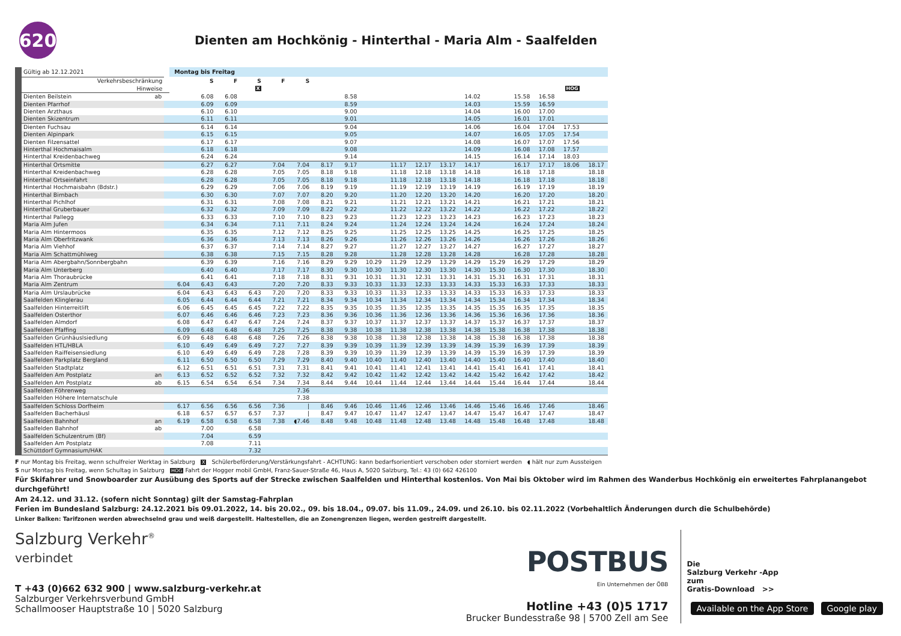620
Dienten am Hochkönig - Hinterthal - Maria Alm - Saalfelden
| Gültig ab 12.12.2021 | | | Montag bis Freitag | | | | | | | | | | | | | | | | | |
| Verkehrsbeschränkung | | | | S | F | S | F | S | | | | | | | | | | | | |
| Hinweise | | | | | | X | | | | | | | | | | | | | HOG | |
| Dienten Beilstein | ab | | | 6.08 | 6.08 | | | | | 8.58 | | | | | 14.02 | | 15.58 | 16.58 | | |
| Dienten Pfarrhof | | | | 6.09 | 6.09 | | | | | 8.59 | | | | | 14.03 | | 15.59 | 16.59 | | |
| Dienten Arzthaus | | | | 6.10 | 6.10 | | | | | 9.00 | | | | | 14.04 | | 16.00 | 17.00 | | |
| Dienten Skizentrum | | | | 6.11 | 6.11 | | | | | 9.01 | | | | | 14.05 | | 16.01 | 17.01 | | |
| Dienten Fuchsau | | | | 6.14 | 6.14 | | | | | 9.04 | | | | | 14.06 | | 16.04 | 17.04 | 17.53 | |
| Dienten Alpinpark | | | | 6.15 | 6.15 | | | | | 9.05 | | | | | 14.07 | | 16.05 | 17.05 | 17.54 | |
| Dienten Filzensattel | | | | 6.17 | 6.17 | | | | | 9.07 | | | | | 14.08 | | 16.07 | 17.07 | 17.56 | |
| Hinterthal Hochmaisalm | | | | 6.18 | 6.18 | | | | | 9.08 | | | | | 14.09 | | 16.08 | 17.08 | 17.57 | |
| Hinterthal Kreidenbachweg | | | | 6.24 | 6.24 | | | | | 9.14 | | | | | 14.15 | | 16.14 | 17.14 | 18.03 | |
| Hinterthal Ortsmitte | | | | 6.27 | 6.27 | | 7.04 | 7.04 | 8.17 | 9.17 | | 11.17 | 12.17 | 13.17 | 14.17 | | 16.17 | 17.17 | 18.06 | 18.17 |
| Hinterthal Kreidenbachweg | | | | 6.28 | 6.28 | | 7.05 | 7.05 | 8.18 | 9.18 | | 11.18 | 12.18 | 13.18 | 14.18 | | 16.18 | 17.18 | | 18.18 |
| Hinterthal Ortseinfahrt | | | | 6.28 | 6.28 | | 7.05 | 7.05 | 8.18 | 9.18 | | 11.18 | 12.18 | 13.18 | 14.18 | | 16.18 | 17.18 | | 18.18 |
| Hinterthal Hochmaisbahn (Bdstr.) | | | | 6.29 | 6.29 | | 7.06 | 7.06 | 8.19 | 9.19 | | 11.19 | 12.19 | 13.19 | 14.19 | | 16.19 | 17.19 | | 18.19 |
| Hinterthal Birnbach | | | | 6.30 | 6.30 | | 7.07 | 7.07 | 8.20 | 9.20 | | 11.20 | 12.20 | 13.20 | 14.20 | | 16.20 | 17.20 | | 18.20 |
| Hinterthal Pichlhof | | | | 6.31 | 6.31 | | 7.08 | 7.08 | 8.21 | 9.21 | | 11.21 | 12.21 | 13.21 | 14.21 | | 16.21 | 17.21 | | 18.21 |
| Hinterthal Gruberbauer | | | | 6.32 | 6.32 | | 7.09 | 7.09 | 8.22 | 9.22 | | 11.22 | 12.22 | 13.22 | 14.22 | | 16.22 | 17.22 | | 18.22 |
| Hinterthal Pallegg | | | | 6.33 | 6.33 | | 7.10 | 7.10 | 8.23 | 9.23 | | 11.23 | 12.23 | 13.23 | 14.23 | | 16.23 | 17.23 | | 18.23 |
| Maria Alm Jufen | | | | 6.34 | 6.34 | | 7.11 | 7.11 | 8.24 | 9.24 | | 11.24 | 12.24 | 13.24 | 14.24 | | 16.24 | 17.24 | | 18.24 |
| Maria Alm Hintermoos | | | | 6.35 | 6.35 | | 7.12 | 7.12 | 8.25 | 9.25 | | 11.25 | 12.25 | 13.25 | 14.25 | | 16.25 | 17.25 | | 18.25 |
| Maria Alm Oberfritzwank | | | | 6.36 | 6.36 | | 7.13 | 7.13 | 8.26 | 9.26 | | 11.26 | 12.26 | 13.26 | 14.26 | | 16.26 | 17.26 | | 18.26 |
| Maria Alm Viehhof | | | | 6.37 | 6.37 | | 7.14 | 7.14 | 8.27 | 9.27 | | 11.27 | 12.27 | 13.27 | 14.27 | | 16.27 | 17.27 | | 18.27 |
| Maria Alm Schattmühlweg | | | | 6.38 | 6.38 | | 7.15 | 7.15 | 8.28 | 9.28 | | 11.28 | 12.28 | 13.28 | 14.28 | | 16.28 | 17.28 | | 18.28 |
| Maria Alm Abergbahn/Sonnbergbahn | | | | 6.39 | 6.39 | | 7.16 | 7.16 | 8.29 | 9.29 | 10.29 | 11.29 | 12.29 | 13.29 | 14.29 | 15.29 | 16.29 | 17.29 | | 18.29 |
| Maria Alm Unterberg | | | | 6.40 | 6.40 | | 7.17 | 7.17 | 8.30 | 9.30 | 10.30 | 11.30 | 12.30 | 13.30 | 14.30 | 15.30 | 16.30 | 17.30 | | 18.30 |
| Maria Alm Thoraubrücke | | | | 6.41 | 6.41 | | 7.18 | 7.18 | 8.31 | 9.31 | 10.31 | 11.31 | 12.31 | 13.31 | 14.31 | 15.31 | 16.31 | 17.31 | | 18.31 |
| Maria Alm Zentrum | | | 6.04 | 6.43 | 6.43 | | 7.20 | 7.20 | 8.33 | 9.33 | 10.33 | 11.33 | 12.33 | 13.33 | 14.33 | 15.33 | 16.33 | 17.33 | | 18.33 |
| Maria Alm Urslaubrücke | | | 6.04 | 6.43 | 6.43 | 6.43 | 7.20 | 7.20 | 8.33 | 9.33 | 10.33 | 11.33 | 12.33 | 13.33 | 14.33 | 15.33 | 16.33 | 17.33 | | 18.33 |
| Saalfelden Klinglerau | | | 6.05 | 6.44 | 6.44 | 6.44 | 7.21 | 7.21 | 8.34 | 9.34 | 10.34 | 11.34 | 12.34 | 13.34 | 14.34 | 15.34 | 16.34 | 17.34 | | 18.34 |
| Saalfelden Hinterreitlift | | | 6.06 | 6.45 | 6.45 | 6.45 | 7.22 | 7.22 | 8.35 | 9.35 | 10.35 | 11.35 | 12.35 | 13.35 | 14.35 | 15.35 | 16.35 | 17.35 | | 18.35 |
| Saalfelden Osterthor | | | 6.07 | 6.46 | 6.46 | 6.46 | 7.23 | 7.23 | 8.36 | 9.36 | 10.36 | 11.36 | 12.36 | 13.36 | 14.36 | 15.36 | 16.36 | 17.36 | | 18.36 |
| Saalfelden Almdorf | | | 6.08 | 6.47 | 6.47 | 6.47 | 7.24 | 7.24 | 8.37 | 9.37 | 10.37 | 11.37 | 12.37 | 13.37 | 14.37 | 15.37 | 16.37 | 17.37 | | 18.37 |
| Saalfelden Pfaffing | | | 6.09 | 6.48 | 6.48 | 6.48 | 7.25 | 7.25 | 8.38 | 9.38 | 10.38 | 11.38 | 12.38 | 13.38 | 14.38 | 15.38 | 16.38 | 17.38 | | 18.38 |
| Saalfelden Grünhäuslsiedlung | | | 6.09 | 6.48 | 6.48 | 6.48 | 7.26 | 7.26 | 8.38 | 9.38 | 10.38 | 11.38 | 12.38 | 13.38 | 14.38 | 15.38 | 16.38 | 17.38 | | 18.38 |
| Saalfelden HTL/HBLA | | | 6.10 | 6.49 | 6.49 | 6.49 | 7.27 | 7.27 | 8.39 | 9.39 | 10.39 | 11.39 | 12.39 | 13.39 | 14.39 | 15.39 | 16.39 | 17.39 | | 18.39 |
| Saalfelden Raiffeisensiedlung | | | 6.10 | 6.49 | 6.49 | 6.49 | 7.28 | 7.28 | 8.39 | 9.39 | 10.39 | 11.39 | 12.39 | 13.39 | 14.39 | 15.39 | 16.39 | 17.39 | | 18.39 |
| Saalfelden Parkplatz Bergland | | | 6.11 | 6.50 | 6.50 | 6.50 | 7.29 | 7.29 | 8.40 | 9.40 | 10.40 | 11.40 | 12.40 | 13.40 | 14.40 | 15.40 | 16.40 | 17.40 | | 18.40 |
| Saalfelden Stadtplatz | | | 6.12 | 6.51 | 6.51 | 6.51 | 7.31 | 7.31 | 8.41 | 9.41 | 10.41 | 11.41 | 12.41 | 13.41 | 14.41 | 15.41 | 16.41 | 17.41 | | 18.41 |
| Saalfelden Am Postplatz | an | | 6.13 | 6.52 | 6.52 | 6.52 | 7.32 | 7.32 | 8.42 | 9.42 | 10.42 | 11.42 | 12.42 | 13.42 | 14.42 | 15.42 | 16.42 | 17.42 | | 18.42 |
| Saalfelden Am Postplatz | ab | | 6.15 | 6.54 | 6.54 | 6.54 | 7.34 | 7.34 | 8.44 | 9.44 | 10.44 | 11.44 | 12.44 | 13.44 | 14.44 | 15.44 | 16.44 | 17.44 | | 18.44 |
| Saalfelden Föhrenweg | | | | | | | | 7.36 | | | | | | | | | | | | |
| Saalfelden Höhere Internatschule | | | | | | | | 7.38 | | | | | | | | | | | | |
| Saalfelden Schloss Dorfheim | | | 6.17 | 6.56 | 6.56 | 6.56 | 7.36 | / | 8.46 | 9.46 | 10.46 | 11.46 | 12.46 | 13.46 | 14.46 | 15.46 | 16.46 | 17.46 | | 18.46 |
| Saalfelden Bacherhäusl | | | 6.18 | 6.57 | 6.57 | 6.57 | 7.37 | / | 8.47 | 9.47 | 10.47 | 11.47 | 12.47 | 13.47 | 14.47 | 15.47 | 16.47 | 17.47 | | 18.47 |
| Saalfelden Bahnhof | an | | 6.19 | 6.58 | 6.58 | 6.58 | 7.38 | ◖7.46 | 8.48 | 9.48 | 10.48 | 11.48 | 12.48 | 13.48 | 14.48 | 15.48 | 16.48 | 17.48 | | 18.48 |
| Saalfelden Bahnhof | ab | | | 7.00 | | 6.58 | | | | | | | | | | | | | | |
| Saalfelden Schulzentrum (Bf) | | | | 7.04 | | 6.59 | | | | | | | | | | | | | | |
| Saalfelden Am Postplatz | | | | 7.08 | | 7.11 | | | | | | | | | | | | | | |
| Schüttdorf Gymnasium/HAK | | | | | | 7.32 | | | | | | | | | | | | | | |
F nur Montag bis Freitag, wenn schulfreier Werktag in Salzburg X Schülerbeförderung/Verstärkungsfahrt - ACHTUNG: kann bedarfsorientiert verschoben oder storniert werden ◖ hält nur zum Aussteigen
S nur Montag bis Freitag, wenn Schultag in Salzburg HOG Fahrt der Hogger mobil GmbH, Franz-Sauer-Straße 46, Haus A, 5020 Salzburg, Tel.: 43 (0) 662 426100
Für Skifahrer und Snowboarder zur Ausübung des Sports auf der Strecke zwischen Saalfelden und Hinterthal kostenlos. Von Mai bis Oktober wird im Rahmen des Wanderbus Hochkönig ein erweitertes Fahrplanangebot durchgeführt!
Am 24.12. und 31.12. (sofern nicht Sonntag) gilt der Samstag-Fahrplan
Ferien im Bundesland Salzburg: 24.12.2021 bis 09.01.2022, 14. bis 20.02., 09. bis 18.04., 09.07. bis 11.09., 24.09. und 26.10. bis 02.11.2022 (Vorbehaltlich Änderungen durch die Schulbehörde)
Linker Balken: Tarifzonen werden abwechselnd grau und weiß dargestellt. Haltestellen, die an Zonengrenzen liegen, werden gestreift dargestellt.
Salzburg Verkehr<sup>®</sup>
verbindet
T +43 (0)662 632 900 | www.salzburg-verkehr.at
Salzburger Verkehrsverbund GmbH
Schallmooser Hauptstraße 10 | 5020 Salzburg
POSTBUS
Ein Unternehmen der ÖBB
Hotline +43 (0)5 1717
Brucker Bundesstraße 98 | 5700 Zell am See
Die
Salzburg Verkehr -App
zum
Gratis-Download >>
Available on the App Store Google play